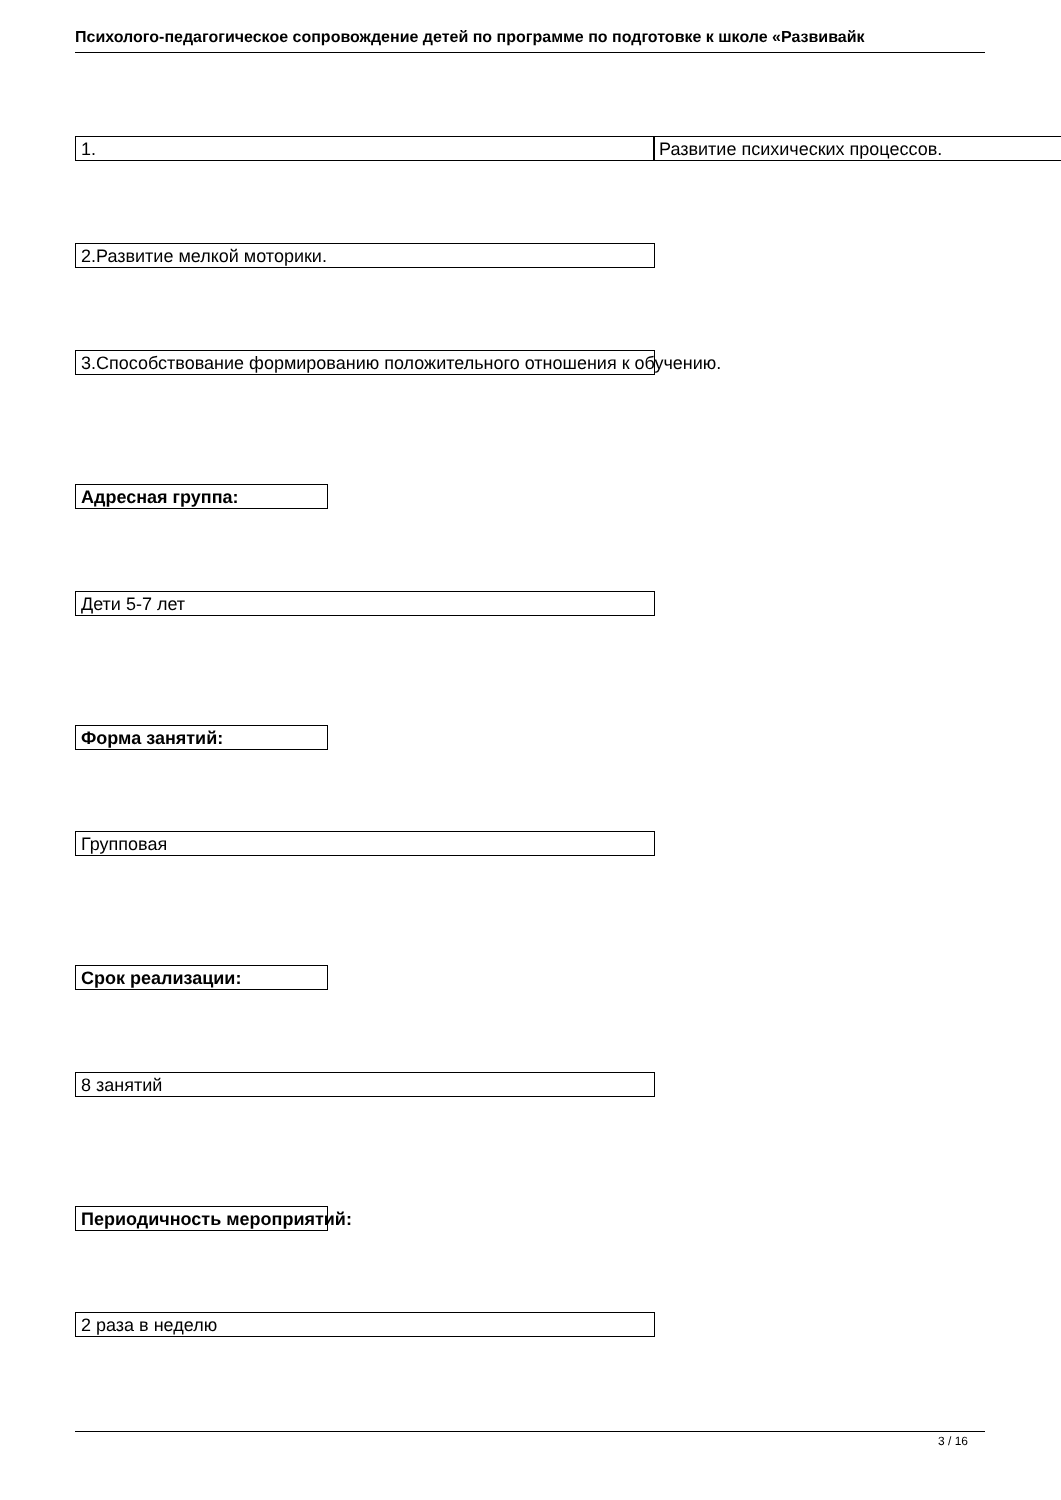Психолого-педагогическое сопровождение детей по программе по подготовке к школе «Развивайк
1. Развитие психических процессов.
2.Развитие мелкой моторики.
3.Способствование формированию положительного отношения к обучению.
Адресная группа:
Дети 5-7 лет
Форма занятий:
Групповая
Срок реализации:
8 занятий
Периодичность мероприятий:
2 раза в неделю
3 / 16